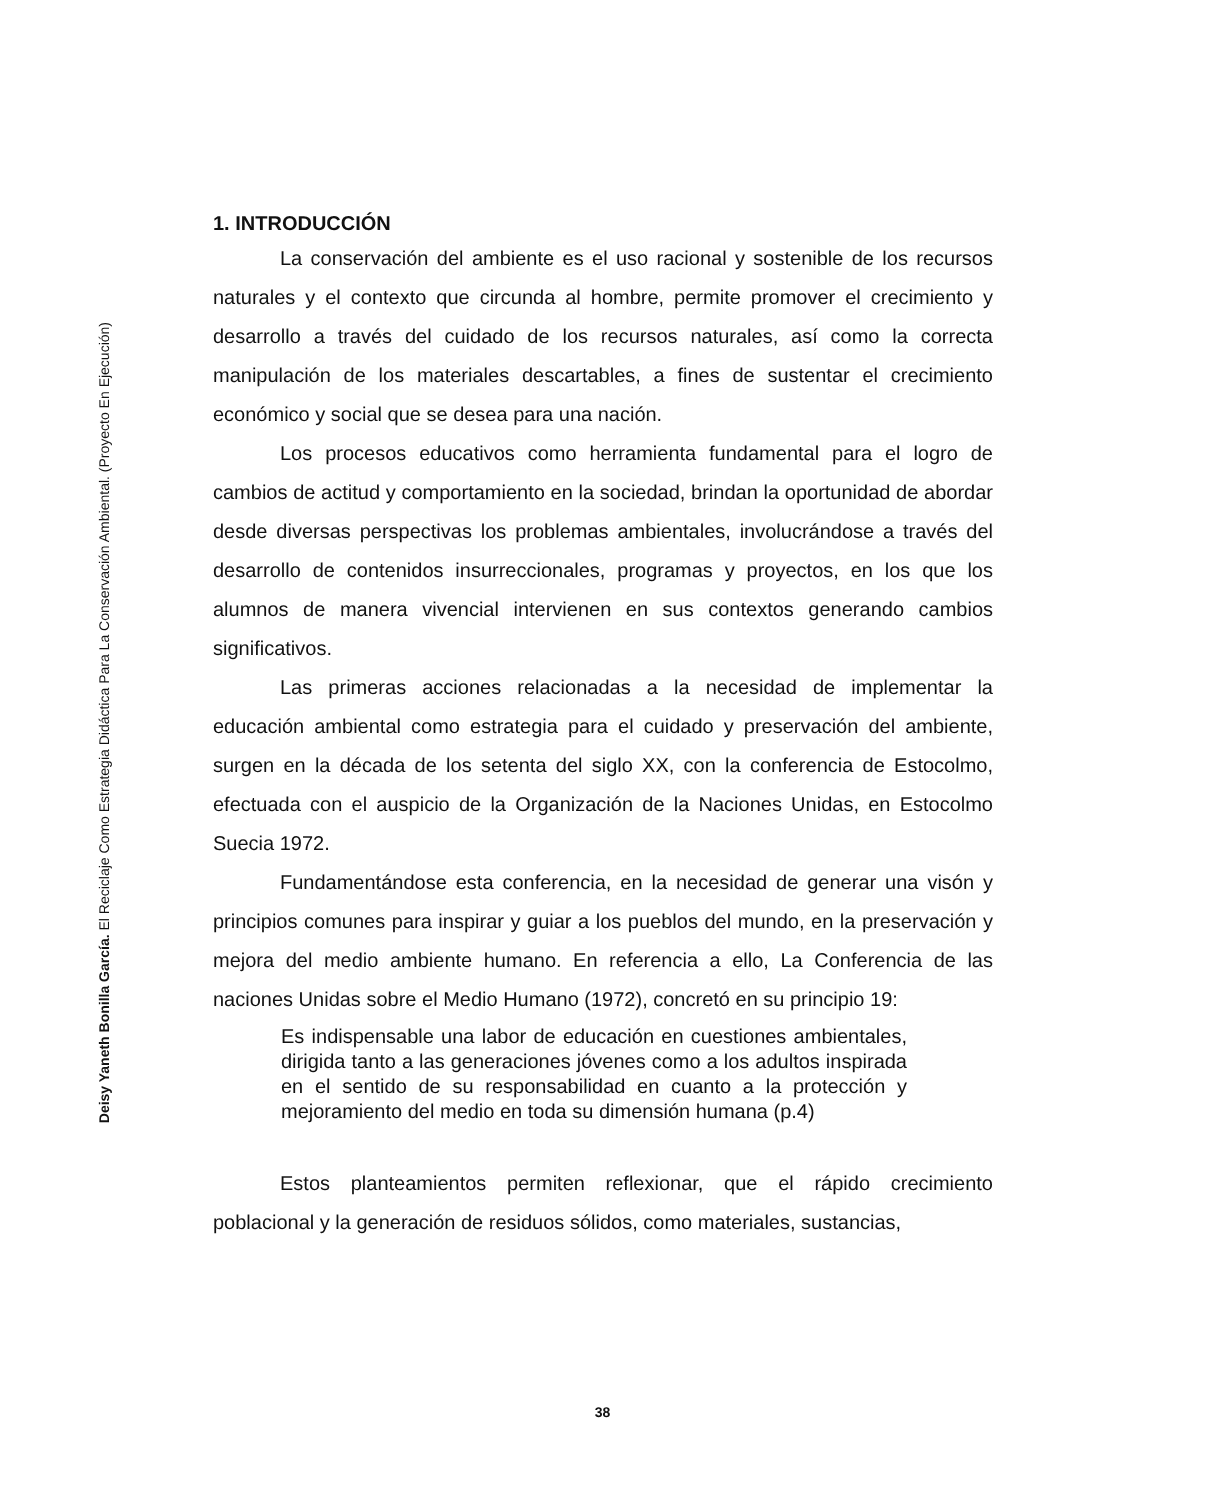Deisy Yaneth Bonilla García. El Reciclaje Como Estrategia Didáctica Para La Conservación Ambiental. (Proyecto En Ejecución)
1. INTRODUCCIÓN
La conservación del ambiente es el uso racional y sostenible de los recursos naturales y el contexto que circunda al hombre, permite promover el crecimiento y desarrollo a través del cuidado de los recursos naturales, así como la correcta manipulación de los materiales descartables, a fines de sustentar el crecimiento económico y social que se desea para una nación.
Los procesos educativos como herramienta fundamental para el logro de cambios de actitud y comportamiento en la sociedad, brindan la oportunidad de abordar desde diversas perspectivas los problemas ambientales, involucrándose a través del desarrollo de contenidos insurreccionales, programas y proyectos, en los que los alumnos de manera vivencial intervienen en sus contextos generando cambios significativos.
Las primeras acciones relacionadas a la necesidad de implementar la educación ambiental como estrategia para el cuidado y preservación del ambiente, surgen en la década de los setenta del siglo XX, con la conferencia de Estocolmo, efectuada con el auspicio de la Organización de la Naciones Unidas, en Estocolmo Suecia 1972.
Fundamentándose esta conferencia, en la necesidad de generar una visón y principios comunes para inspirar y guiar a los pueblos del mundo, en la preservación y mejora del medio ambiente humano. En referencia a ello, La Conferencia de las naciones Unidas sobre el Medio Humano (1972), concretó en su principio 19:
Es indispensable una labor de educación en cuestiones ambientales, dirigida tanto a las generaciones jóvenes como a los adultos inspirada en el sentido de su responsabilidad en cuanto a la protección y mejoramiento del medio en toda su dimensión humana (p.4)
Estos planteamientos permiten reflexionar, que el rápido crecimiento poblacional y la generación de residuos sólidos, como materiales, sustancias,
38